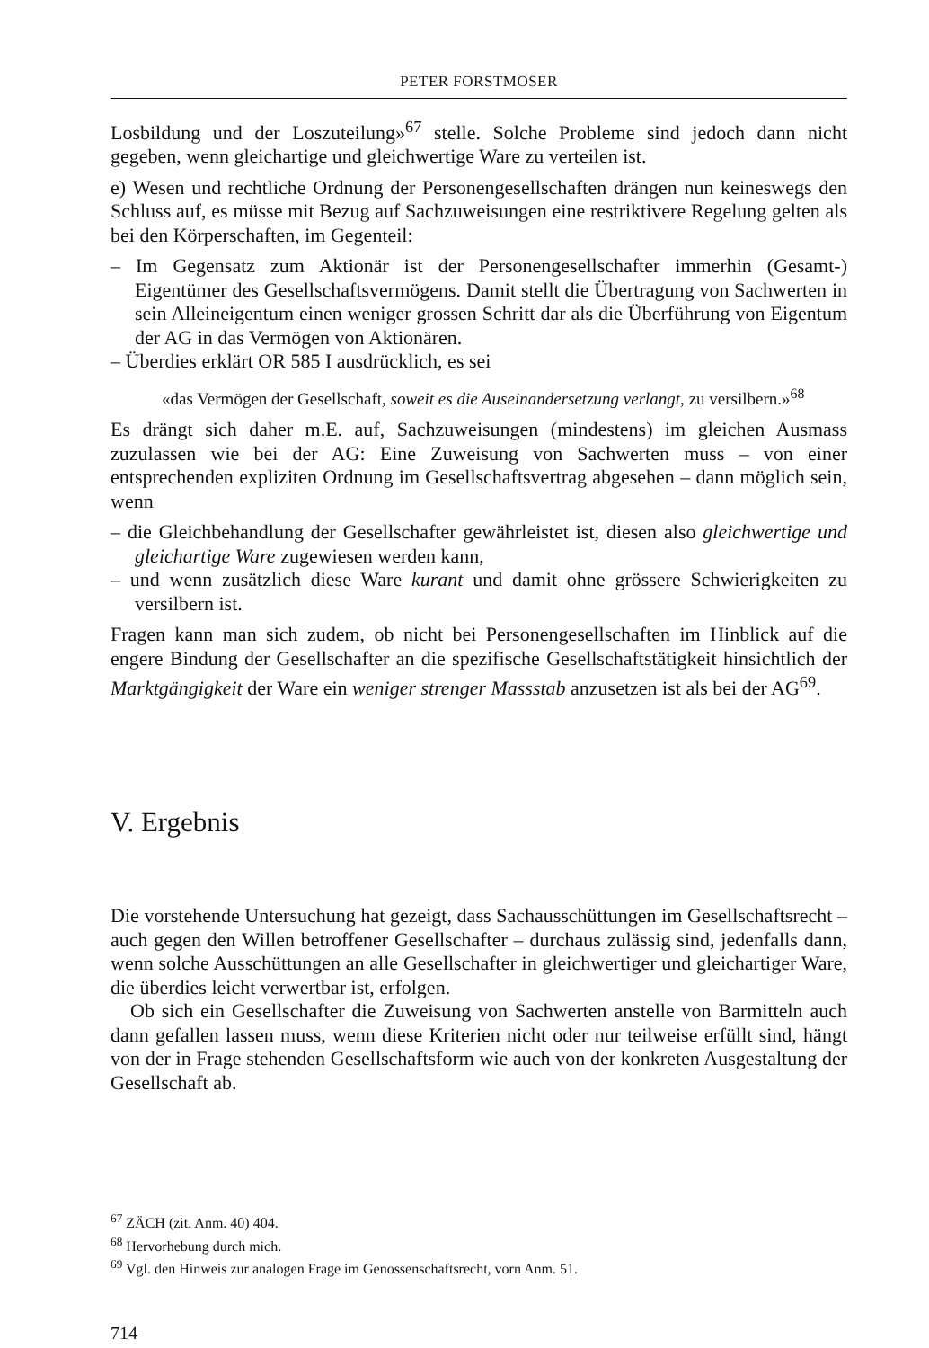PETER FORSTMOSER
Losbildung und der Loszuteilung»<sup>67</sup> stelle. Solche Probleme sind jedoch dann nicht gegeben, wenn gleichartige und gleichwertige Ware zu verteilen ist.
e) Wesen und rechtliche Ordnung der Personengesellschaften drängen nun keineswegs den Schluss auf, es müsse mit Bezug auf Sachzuweisungen eine restriktivere Regelung gelten als bei den Körperschaften, im Gegenteil:
– Im Gegensatz zum Aktionär ist der Personengesellschafter immerhin (Gesamt-) Eigentümer des Gesellschaftsvermögens. Damit stellt die Übertragung von Sachwerten in sein Alleineigentum einen weniger grossen Schritt dar als die Überführung von Eigentum der AG in das Vermögen von Aktionären.
– Überdies erklärt OR 585 I ausdrücklich, es sei
«das Vermögen der Gesellschaft, soweit es die Auseinandersetzung verlangt, zu versilbern.»<sup>68</sup>
Es drängt sich daher m.E. auf, Sachzuweisungen (mindestens) im gleichen Ausmass zuzulassen wie bei der AG: Eine Zuweisung von Sachwerten muss – von einer entsprechenden expliziten Ordnung im Gesellschaftsvertrag abgesehen – dann möglich sein, wenn
– die Gleichbehandlung der Gesellschafter gewährleistet ist, diesen also gleichwertige und gleichartige Ware zugewiesen werden kann,
– und wenn zusätzlich diese Ware kurant und damit ohne grössere Schwierigkeiten zu versilbern ist.
Fragen kann man sich zudem, ob nicht bei Personengesellschaften im Hinblick auf die engere Bindung der Gesellschafter an die spezifische Gesellschaftstätigkeit hinsichtlich der Marktgängigkeit der Ware ein weniger strenger Massstab anzusetzen ist als bei der AG<sup>69</sup>.
V. Ergebnis
Die vorstehende Untersuchung hat gezeigt, dass Sachausschüttungen im Gesellschaftsrecht – auch gegen den Willen betroffener Gesellschafter – durchaus zulässig sind, jedenfalls dann, wenn solche Ausschüttungen an alle Gesellschafter in gleichwertiger und gleichartiger Ware, die überdies leicht verwertbar ist, erfolgen.
Ob sich ein Gesellschafter die Zuweisung von Sachwerten anstelle von Barmitteln auch dann gefallen lassen muss, wenn diese Kriterien nicht oder nur teilweise erfüllt sind, hängt von der in Frage stehenden Gesellschaftsform wie auch von der konkreten Ausgestaltung der Gesellschaft ab.
<sup>67</sup> ZÄCH (zit. Anm. 40) 404.
<sup>68</sup> Hervorhebung durch mich.
<sup>69</sup> Vgl. den Hinweis zur analogen Frage im Genossenschaftsrecht, vorn Anm. 51.
714